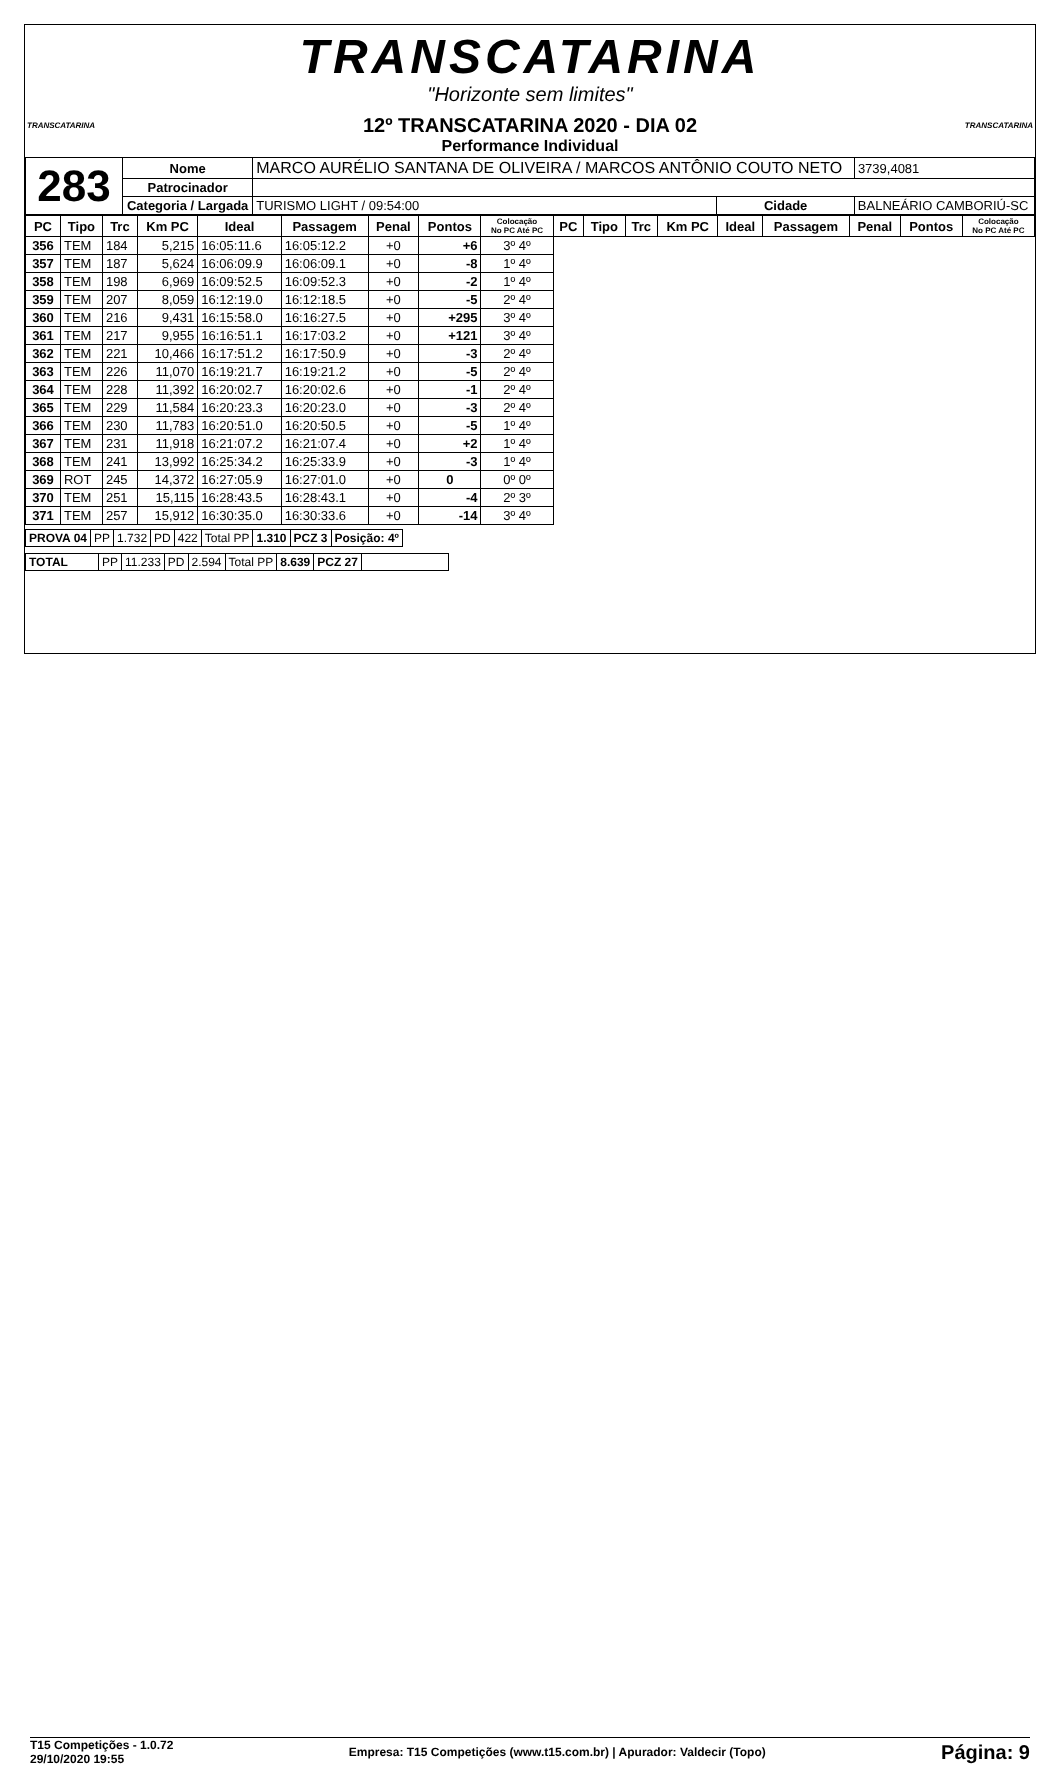TRANSCATARINA
"Horizonte sem limites"
TRANSCATARINA TRANSCATARINA
12º TRANSCATARINA 2020 - DIA 02
Performance Individual
| 283 | Nome | MARCO AURÉLIO SANTANA DE OLIVEIRA / MARCOS ANTÔNIO COUTO NETO | | | 3739,4081 |
| | Patrocinador | | | | |
| | Categoria / Largada | TURISMO LIGHT / 09:54:00 | Cidade | BALNEÁRIO CAMBORIÚ-SC | |
| PC | Tipo | Trc | Km PC | Ideal | Passagem | Penal | Pontos | Colocação No PC Até PC | PC | Tipo | Trc | Km PC | Ideal | Passagem | Penal | Pontos | Colocação No PC Até PC |
| --- | --- | --- | --- | --- | --- | --- | --- | --- | --- | --- | --- | --- | --- | --- | --- | --- | --- |
| 356 | TEM | 184 | 5,215 | 16:05:11.6 | 16:05:12.2 | +0 | +6 | 3º 4º | | | | | | | | | |
| 357 | TEM | 187 | 5,624 | 16:06:09.9 | 16:06:09.1 | +0 | -8 | 1º 4º | | | | | | | | | |
| 358 | TEM | 198 | 6,969 | 16:09:52.5 | 16:09:52.3 | +0 | -2 | 1º 4º | | | | | | | | | |
| 359 | TEM | 207 | 8,059 | 16:12:19.0 | 16:12:18.5 | +0 | -5 | 2º 4º | | | | | | | | | |
| 360 | TEM | 216 | 9,431 | 16:15:58.0 | 16:16:27.5 | +0 | +295 | 3º 4º | | | | | | | | | |
| 361 | TEM | 217 | 9,955 | 16:16:51.1 | 16:17:03.2 | +0 | +121 | 3º 4º | | | | | | | | | |
| 362 | TEM | 221 | 10,466 | 16:17:51.2 | 16:17:50.9 | +0 | -3 | 2º 4º | | | | | | | | | |
| 363 | TEM | 226 | 11,070 | 16:19:21.7 | 16:19:21.2 | +0 | -5 | 2º 4º | | | | | | | | | |
| 364 | TEM | 228 | 11,392 | 16:20:02.7 | 16:20:02.6 | +0 | -1 | 2º 4º | | | | | | | | | |
| 365 | TEM | 229 | 11,584 | 16:20:23.3 | 16:20:23.0 | +0 | -3 | 2º 4º | | | | | | | | | |
| 366 | TEM | 230 | 11,783 | 16:20:51.0 | 16:20:50.5 | +0 | -5 | 1º 4º | | | | | | | | | |
| 367 | TEM | 231 | 11,918 | 16:21:07.2 | 16:21:07.4 | +0 | +2 | 1º 4º | | | | | | | | | |
| 368 | TEM | 241 | 13,992 | 16:25:34.2 | 16:25:33.9 | +0 | -3 | 1º 4º | | | | | | | | | |
| 369 | ROT | 245 | 14,372 | 16:27:05.9 | 16:27:01.0 | +0 | 0 | 0º 0º | | | | | | | | | |
| 370 | TEM | 251 | 15,115 | 16:28:43.5 | 16:28:43.1 | +0 | -4 | 2º 3º | | | | | | | | | |
| 371 | TEM | 257 | 15,912 | 16:30:35.0 | 16:30:33.6 | +0 | -14 | 3º 4º | | | | | | | | | |
| PROVA 04 | PP | 1.732 | PD | 422 | Total PP | 1.310 | PCZ 3 | Posição: 4º |
| TOTAL | PP | 11.233 | PD | 2.594 | Total PP | 8.639 | PCZ 27 | |
T15 Competições - 1.0.72
29/10/2020 19:55
Empresa: T15 Competições (www.t15.com.br) | Apurador: Valdecir (Topo)
Página: 9